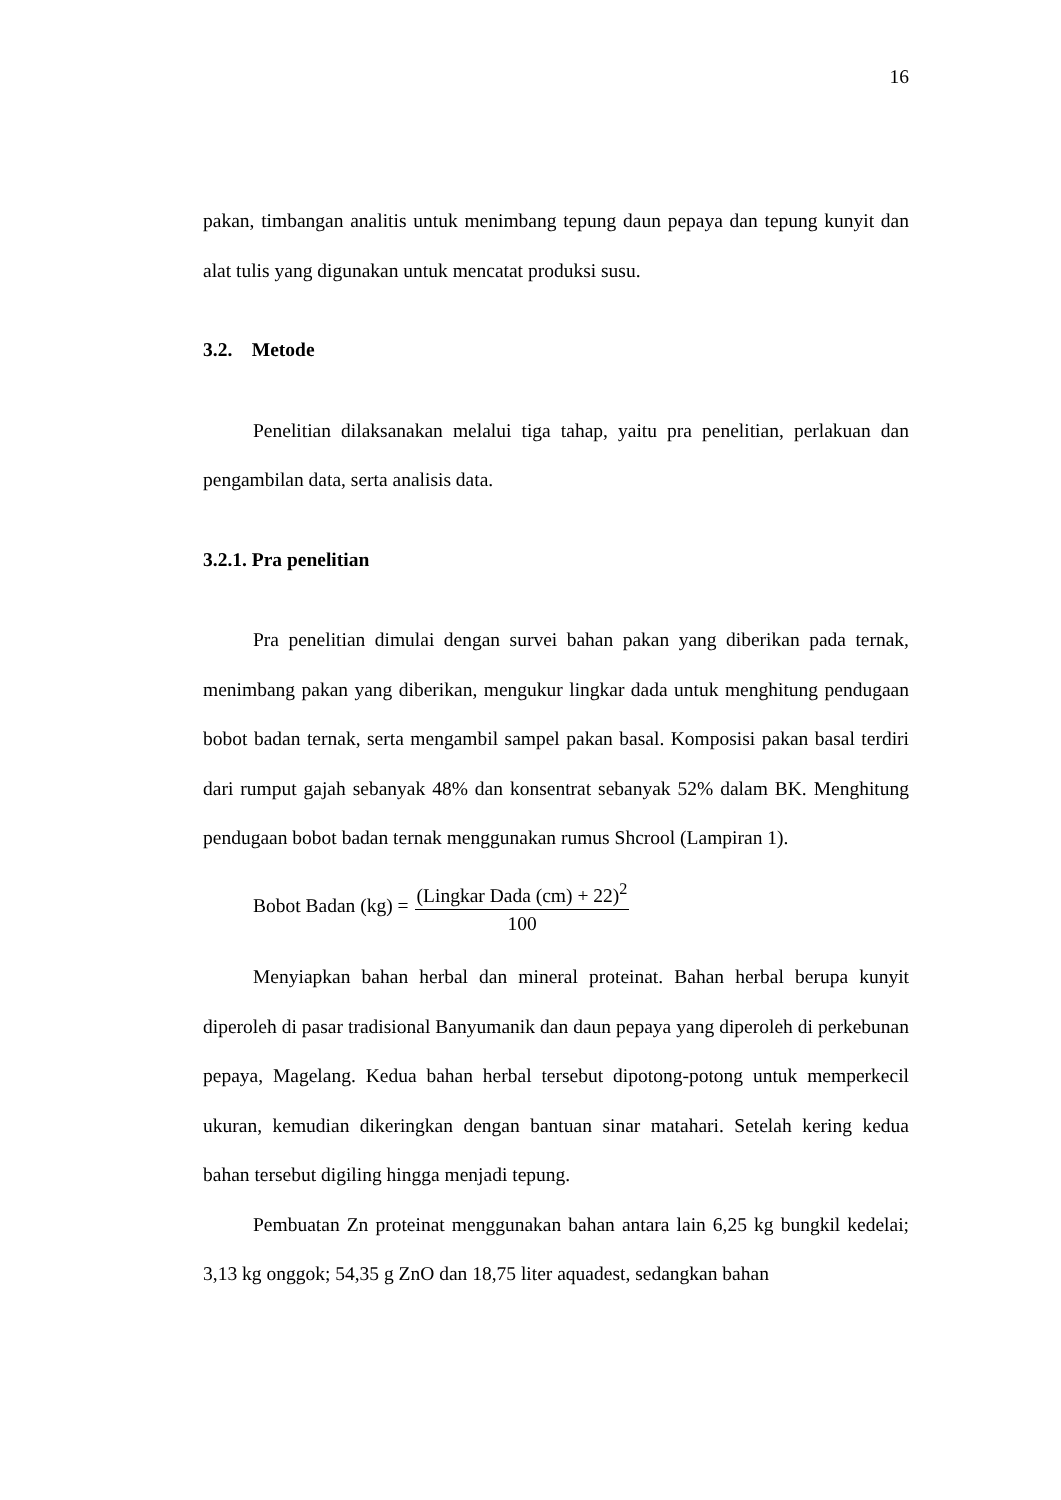16
pakan, timbangan analitis untuk menimbang tepung daun pepaya dan tepung kunyit dan alat tulis yang digunakan untuk mencatat produksi susu.
3.2. Metode
Penelitian dilaksanakan melalui tiga tahap, yaitu pra penelitian, perlakuan dan pengambilan data, serta analisis data.
3.2.1. Pra penelitian
Pra penelitian dimulai dengan survei bahan pakan yang diberikan pada ternak, menimbang pakan yang diberikan, mengukur lingkar dada untuk menghitung pendugaan bobot badan ternak, serta mengambil sampel pakan basal. Komposisi pakan basal terdiri dari rumput gajah sebanyak 48% dan konsentrat sebanyak 52% dalam BK. Menghitung pendugaan bobot badan ternak menggunakan rumus Shcrool (Lampiran 1).
Bobot Badan (kg) = (Lingkar Dada (cm) + 22)<sup>2</sup> 100
Menyiapkan bahan herbal dan mineral proteinat. Bahan herbal berupa kunyit diperoleh di pasar tradisional Banyumanik dan daun pepaya yang diperoleh di perkebunan pepaya, Magelang. Kedua bahan herbal tersebut dipotong-potong untuk memperkecil ukuran, kemudian dikeringkan dengan bantuan sinar matahari. Setelah kering kedua bahan tersebut digiling hingga menjadi tepung.
Pembuatan Zn proteinat menggunakan bahan antara lain 6,25 kg bungkil kedelai; 3,13 kg onggok; 54,35 g ZnO dan 18,75 liter aquadest, sedangkan bahan